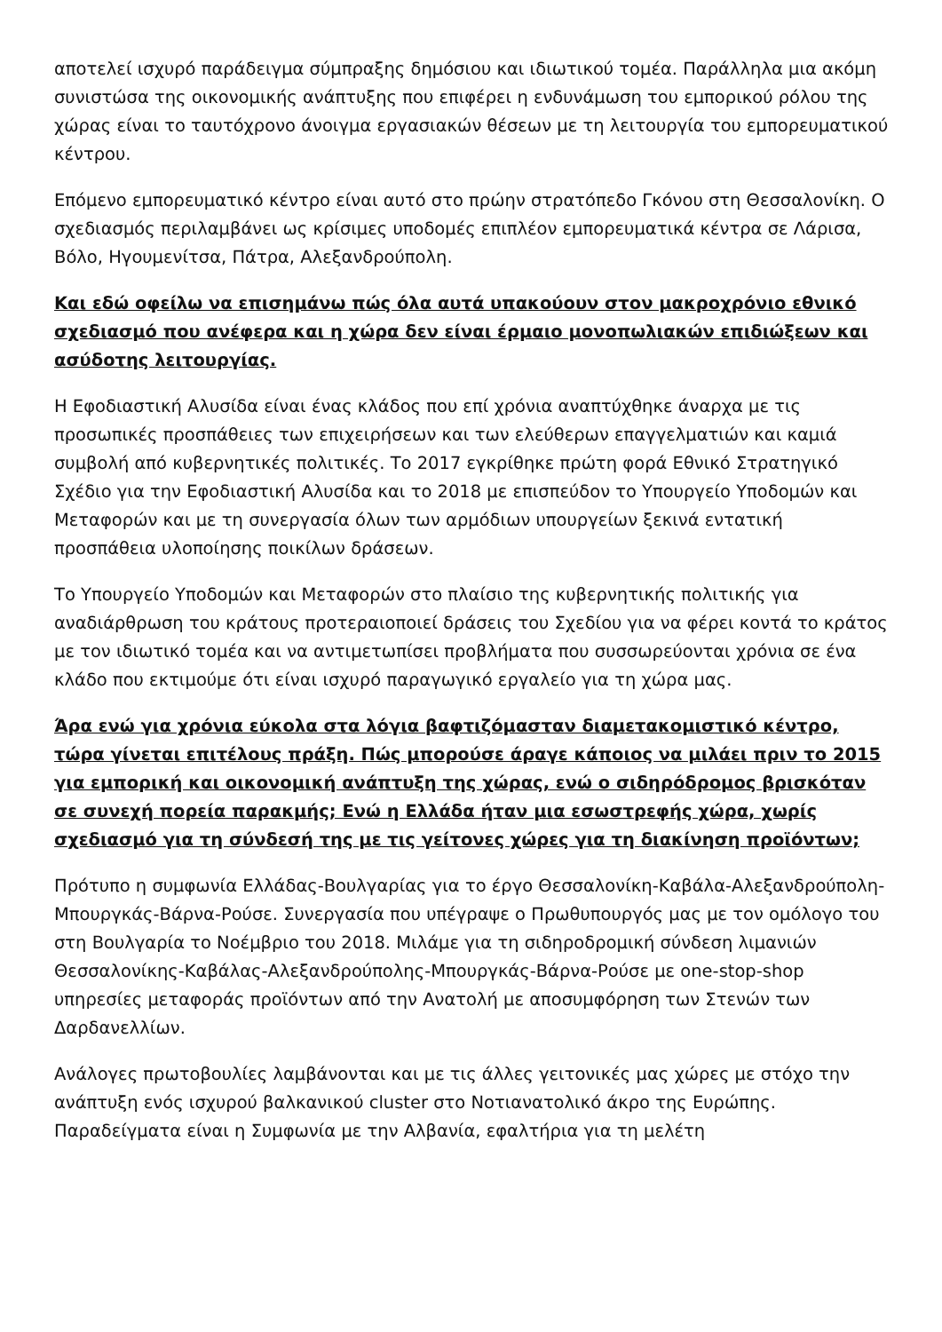αποτελεί ισχυρό παράδειγμα σύμπραξης δημόσιου και ιδιωτικού τομέα. Παράλληλα μια ακόμη συνιστώσα της οικονομικής ανάπτυξης που επιφέρει η ενδυνάμωση του εμπορικού ρόλου της χώρας είναι το ταυτόχρονο άνοιγμα εργασιακών θέσεων με τη λειτουργία του εμπορευματικού κέντρου.
Επόμενο εμπορευματικό κέντρο είναι αυτό στο πρώην στρατόπεδο Γκόνου στη Θεσσαλονίκη. Ο σχεδιασμός περιλαμβάνει ως κρίσιμες υποδομές επιπλέον εμπορευματικά κέντρα σε Λάρισα, Βόλο, Ηγουμενίτσα, Πάτρα, Αλεξανδρούπολη.
Και εδώ οφείλω να επισημάνω πώς όλα αυτά υπακούουν στον μακροχρόνιο εθνικό σχεδιασμό που ανέφερα και η χώρα δεν είναι έρμαιο μονοπωλιακών επιδιώξεων και ασύδοτης λειτουργίας.
Η Εφοδιαστική Αλυσίδα είναι ένας κλάδος που επί χρόνια αναπτύχθηκε άναρχα με τις προσωπικές προσπάθειες των επιχειρήσεων και των ελεύθερων επαγγελματιών και καμιά συμβολή από κυβερνητικές πολιτικές. Το 2017 εγκρίθηκε πρώτη φορά Εθνικό Στρατηγικό Σχέδιο για την Εφοδιαστική Αλυσίδα και το 2018 με επισπεύδον το Υπουργείο Υποδομών και Μεταφορών και με τη συνεργασία όλων των αρμόδιων υπουργείων ξεκινά εντατική προσπάθεια υλοποίησης ποικίλων δράσεων.
Το Υπουργείο Υποδομών και Μεταφορών στο πλαίσιο της κυβερνητικής πολιτικής για αναδιάρθρωση του κράτους προτεραιοποιεί δράσεις του Σχεδίου για να φέρει κοντά το κράτος με τον ιδιωτικό τομέα και να αντιμετωπίσει προβλήματα που συσσωρεύονται χρόνια σε ένα κλάδο που εκτιμούμε ότι είναι ισχυρό παραγωγικό εργαλείο για τη χώρα μας.
Άρα ενώ για χρόνια εύκολα στα λόγια βαφτιζόμασταν διαμετακομιστικό κέντρο, τώρα γίνεται επιτέλους πράξη. Πώς μπορούσε άραγε κάποιος να μιλάει πριν το 2015 για εμπορική και οικονομική ανάπτυξη της χώρας, ενώ ο σιδηρόδρομος βρισκόταν σε συνεχή πορεία παρακμής; Ενώ η Ελλάδα ήταν μια εσωστρεφής χώρα, χωρίς σχεδιασμό για τη σύνδεσή της με τις γείτονες χώρες για τη διακίνηση προϊόντων;
Πρότυπο η συμφωνία Ελλάδας-Βουλγαρίας για το έργο Θεσσαλονίκη-Καβάλα-Αλεξανδρούπολη-Μπουργκάς-Βάρνα-Ρούσε. Συνεργασία που υπέγραψε ο Πρωθυπουργός μας με τον ομόλογο του στη Βουλγαρία το Νοέμβριο του 2018. Μιλάμε για τη σιδηροδρομική σύνδεση λιμανιών Θεσσαλονίκης-Καβάλας-Αλεξανδρούπολης-Μπουργκάς-Βάρνα-Ρούσε με one-stop-shop υπηρεσίες μεταφοράς προϊόντων από την Ανατολή με αποσυμφόρηση των Στενών των Δαρδανελλίων.
Ανάλογες πρωτοβουλίες λαμβάνονται και με τις άλλες γειτονικές μας χώρες με στόχο την ανάπτυξη ενός ισχυρού βαλκανικού cluster στο Νοτιανατολικό άκρο της Ευρώπης. Παραδείγματα είναι η Συμφωνία με την Αλβανία, εφαλτήρια για τη μελέτη